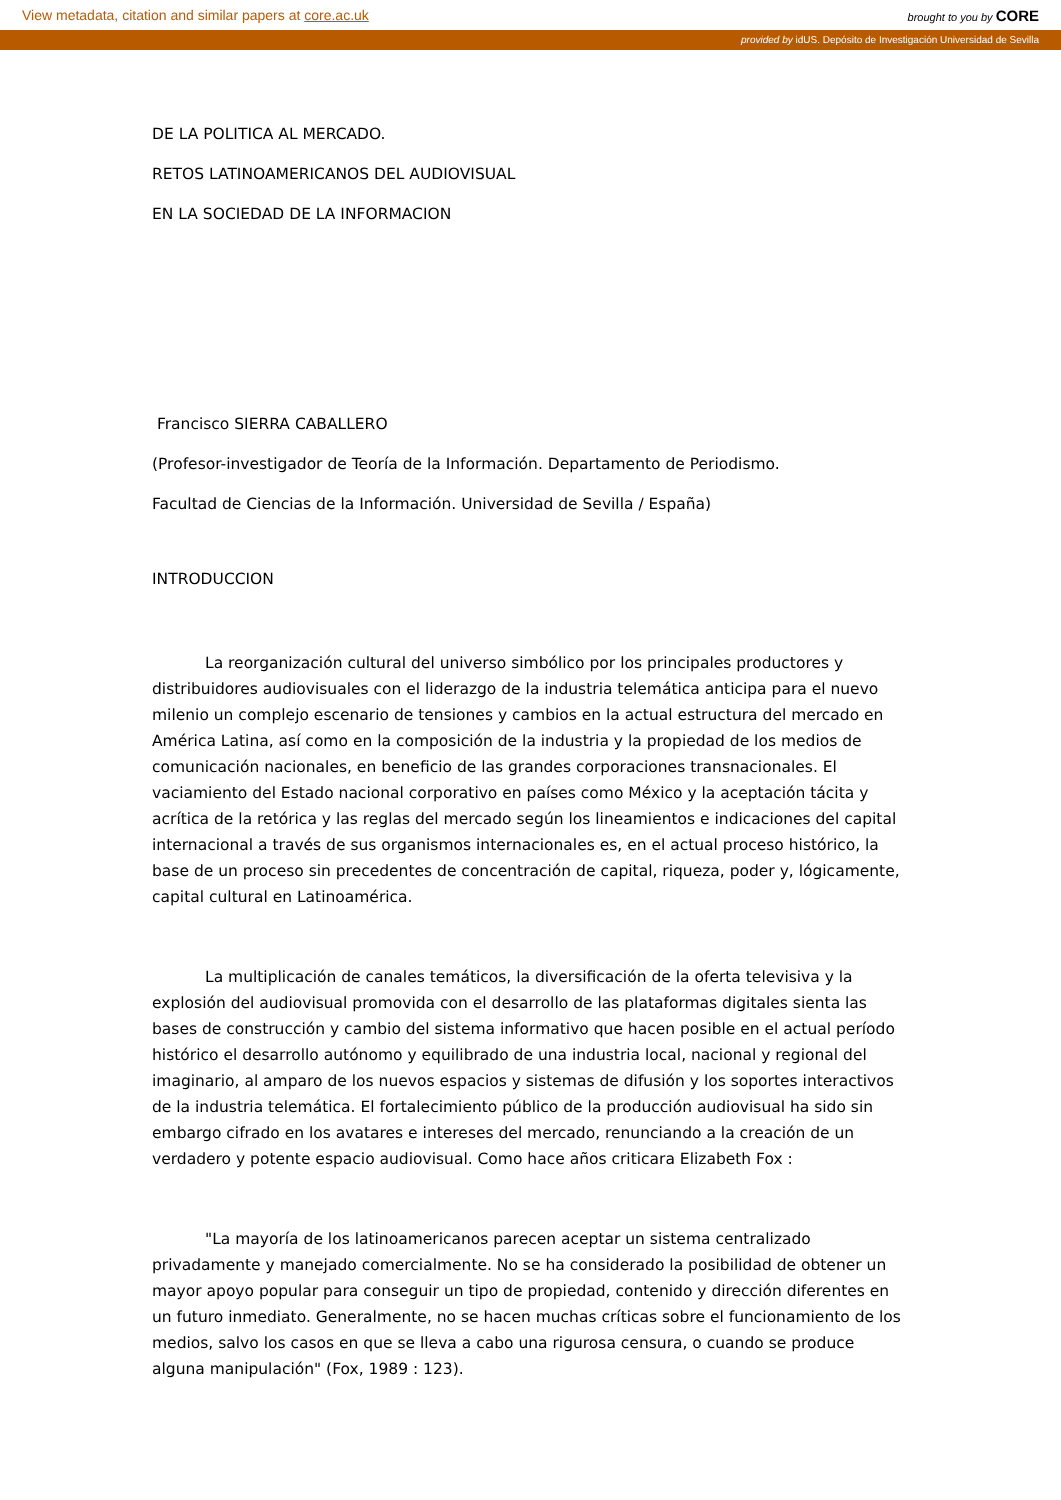View metadata, citation and similar papers at core.ac.uk brought to you by CORE
provided by idUS. Depósito de Investigación Universidad de Sevilla
DE LA POLITICA AL MERCADO.
RETOS LATINOAMERICANOS DEL AUDIOVISUAL
EN LA SOCIEDAD DE LA INFORMACION
Francisco SIERRA CABALLERO
(Profesor-investigador de Teoría de la Información. Departamento de Periodismo.
Facultad de Ciencias de la Información. Universidad de Sevilla / España)
INTRODUCCION
La reorganización cultural del universo simbólico por los principales productores y distribuidores audiovisuales con el liderazgo de la industria telemática anticipa para el nuevo milenio un complejo escenario de tensiones y cambios en la actual estructura del mercado en América Latina, así como en la composición de la industria y la propiedad de los medios de comunicación nacionales, en beneficio de las grandes corporaciones transnacionales. El vaciamiento del Estado nacional corporativo en países como México y la aceptación tácita y acrítica de la retórica y las reglas del mercado según los lineamientos e indicaciones del capital internacional a través de sus organismos internacionales es, en el actual proceso histórico, la base de un proceso sin precedentes de concentración de capital, riqueza, poder y, lógicamente, capital cultural en Latinoamérica.
La multiplicación de canales temáticos, la diversificación de la oferta televisiva y la explosión del audiovisual promovida con el desarrollo de las plataformas digitales sienta las bases de construcción y cambio del sistema informativo que hacen posible en el actual período histórico el desarrollo autónomo y equilibrado de una industria local, nacional y regional del imaginario, al amparo de los nuevos espacios y sistemas de difusión y los soportes interactivos de la industria telemática. El fortalecimiento público de la producción audiovisual ha sido sin embargo cifrado en los avatares e intereses del mercado, renunciando a la creación de un verdadero y potente espacio audiovisual. Como hace años criticara Elizabeth Fox :
"La mayoría de los latinoamericanos parecen aceptar un sistema centralizado privadamente y manejado comercialmente. No se ha considerado la posibilidad de obtener un mayor apoyo popular para conseguir un tipo de propiedad, contenido y dirección diferentes en un futuro inmediato. Generalmente, no se hacen muchas críticas sobre el funcionamiento de los medios, salvo los casos en que se lleva a cabo una rigurosa censura, o cuando se produce alguna manipulación" (Fox, 1989 : 123).